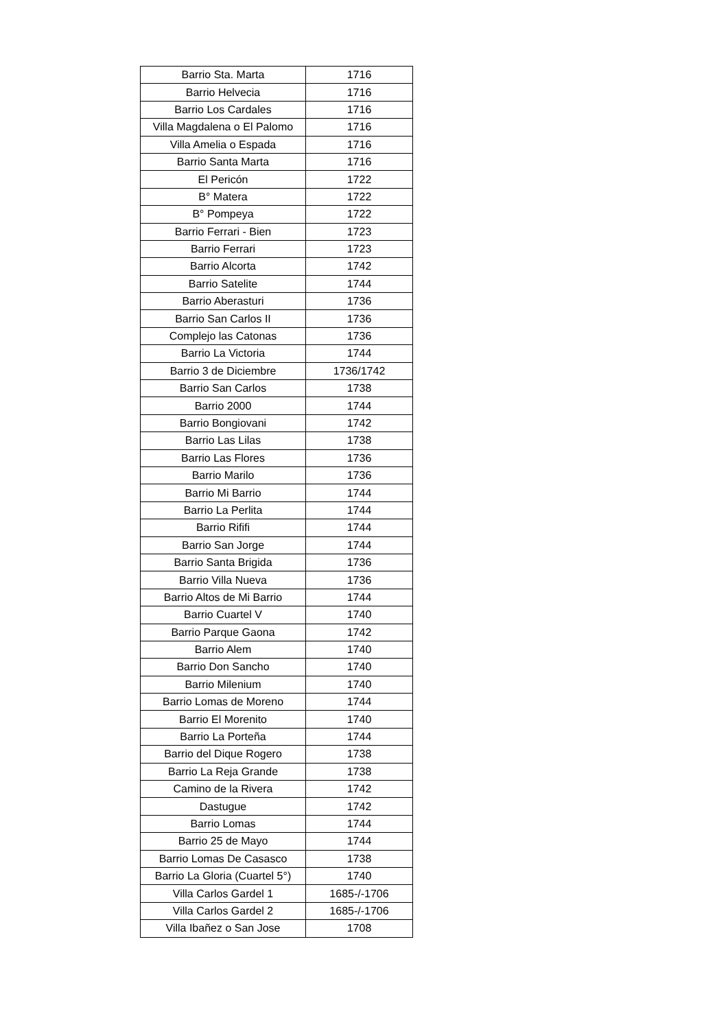| Barrio Sta. Marta | 1716 |
| Barrio Helvecia | 1716 |
| Barrio Los Cardales | 1716 |
| Villa Magdalena o El Palomo | 1716 |
| Villa Amelia o Espada | 1716 |
| Barrio Santa Marta | 1716 |
| El Pericón | 1722 |
| B° Matera | 1722 |
| B° Pompeya | 1722 |
| Barrio Ferrari - Bien | 1723 |
| Barrio Ferrari | 1723 |
| Barrio Alcorta | 1742 |
| Barrio Satelite | 1744 |
| Barrio Aberasturi | 1736 |
| Barrio San Carlos II | 1736 |
| Complejo las Catonas | 1736 |
| Barrio La Victoria | 1744 |
| Barrio 3 de Diciembre | 1736/1742 |
| Barrio San Carlos | 1738 |
| Barrio 2000 | 1744 |
| Barrio Bongiovani | 1742 |
| Barrio Las Lilas | 1738 |
| Barrio Las Flores | 1736 |
| Barrio Marilo | 1736 |
| Barrio Mi Barrio | 1744 |
| Barrio La Perlita | 1744 |
| Barrio Rififi | 1744 |
| Barrio San Jorge | 1744 |
| Barrio Santa Brigida | 1736 |
| Barrio Villa Nueva | 1736 |
| Barrio Altos de Mi Barrio | 1744 |
| Barrio Cuartel V | 1740 |
| Barrio Parque Gaona | 1742 |
| Barrio Alem | 1740 |
| Barrio Don Sancho | 1740 |
| Barrio Milenium | 1740 |
| Barrio Lomas de Moreno | 1744 |
| Barrio El Morenito | 1740 |
| Barrio La Porteña | 1744 |
| Barrio del Dique Rogero | 1738 |
| Barrio La Reja Grande | 1738 |
| Camino de la Rivera | 1742 |
| Dastugue | 1742 |
| Barrio Lomas | 1744 |
| Barrio 25 de Mayo | 1744 |
| Barrio Lomas De Casasco | 1738 |
| Barrio La Gloria (Cuartel 5°) | 1740 |
| Villa Carlos Gardel 1 | 1685-/-1706 |
| Villa Carlos Gardel 2 | 1685-/-1706 |
| Villa Ibañez o San Jose | 1708 |